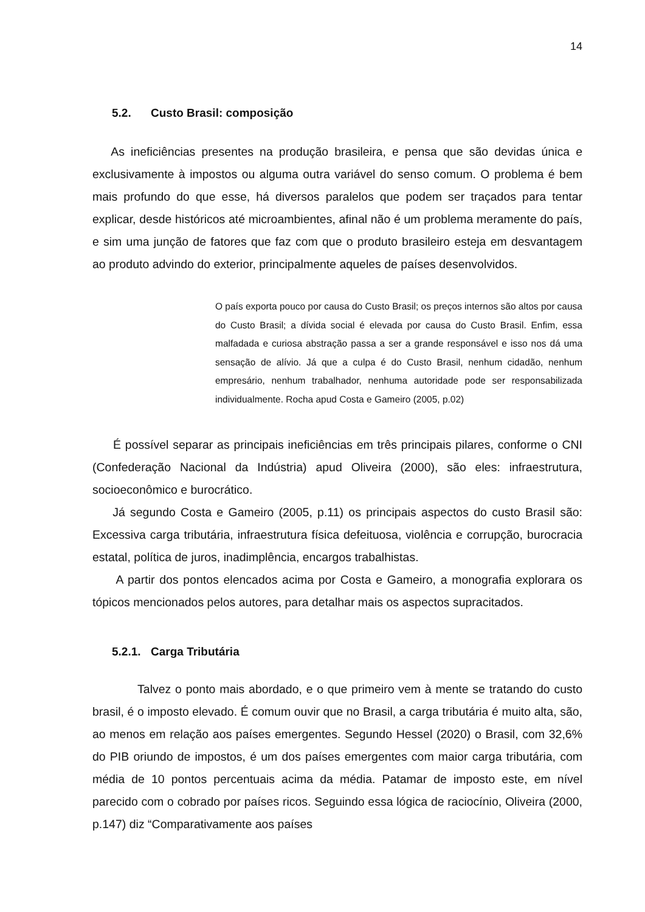14
5.2. Custo Brasil: composição
As ineficiências presentes na produção brasileira, e pensa que são devidas única e exclusivamente à impostos ou alguma outra variável do senso comum. O problema é bem mais profundo do que esse, há diversos paralelos que podem ser traçados para tentar explicar, desde históricos até microambientes, afinal não é um problema meramente do país, e sim uma junção de fatores que faz com que o produto brasileiro esteja em desvantagem ao produto advindo do exterior, principalmente aqueles de países desenvolvidos.
O país exporta pouco por causa do Custo Brasil; os preços internos são altos por causa do Custo Brasil; a dívida social é elevada por causa do Custo Brasil. Enfim, essa malfadada e curiosa abstração passa a ser a grande responsável e isso nos dá uma sensação de alívio. Já que a culpa é do Custo Brasil, nenhum cidadão, nenhum empresário, nenhum trabalhador, nenhuma autoridade pode ser responsabilizada individualmente. Rocha apud Costa e Gameiro (2005, p.02)
É possível separar as principais ineficiências em três principais pilares, conforme o CNI (Confederação Nacional da Indústria) apud Oliveira (2000), são eles: infraestrutura, socioeconômico e burocrático.
Já segundo Costa e Gameiro (2005, p.11) os principais aspectos do custo Brasil são: Excessiva carga tributária, infraestrutura física defeituosa, violência e corrupção, burocracia estatal, política de juros, inadimplência, encargos trabalhistas.
A partir dos pontos elencados acima por Costa e Gameiro, a monografia explorara os tópicos mencionados pelos autores, para detalhar mais os aspectos supracitados.
5.2.1. Carga Tributária
Talvez o ponto mais abordado, e o que primeiro vem à mente se tratando do custo brasil, é o imposto elevado. É comum ouvir que no Brasil, a carga tributária é muito alta, são, ao menos em relação aos países emergentes. Segundo Hessel (2020) o Brasil, com 32,6% do PIB oriundo de impostos, é um dos países emergentes com maior carga tributária, com média de 10 pontos percentuais acima da média. Patamar de imposto este, em nível parecido com o cobrado por países ricos. Seguindo essa lógica de raciocínio, Oliveira (2000, p.147) diz “Comparativamente aos países